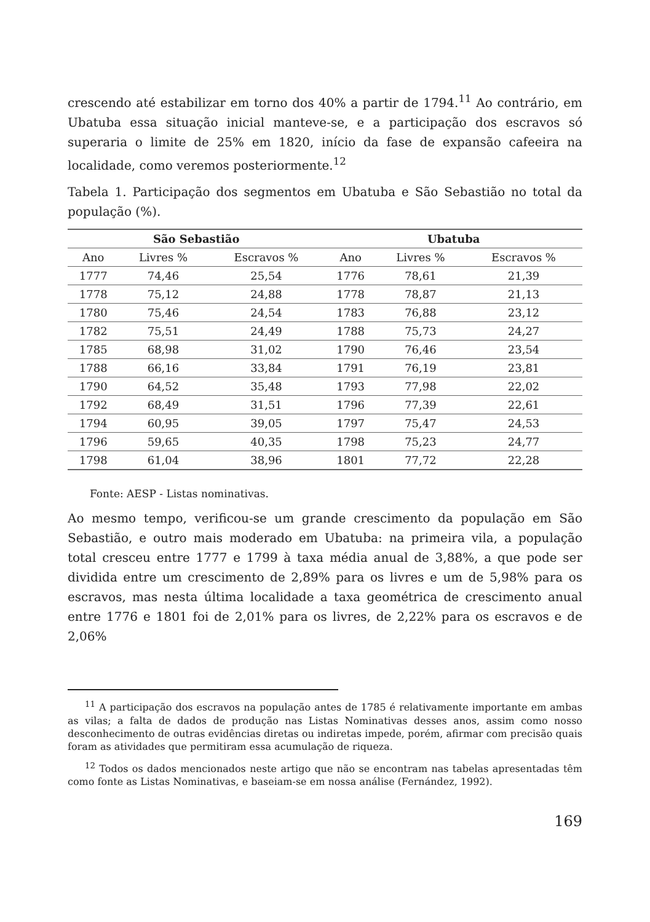crescendo até estabilizar em torno dos 40% a partir de 1794.<sup>11</sup> Ao contrário, em Ubatuba essa situação inicial manteve-se, e a participação dos escravos só superaria o limite de 25% em 1820, início da fase de expansão cafeeira na localidade, como veremos posteriormente.<sup>12</sup>
Tabela 1. Participação dos segmentos em Ubatuba e São Sebastião no total da população (%).
| São Sebastião | | | Ubatuba | | |
| --- | --- | --- | --- | --- | --- |
| Ano | Livres % | Escravos % | Ano | Livres % | Escravos % |
| 1777 | 74,46 | 25,54 | 1776 | 78,61 | 21,39 |
| 1778 | 75,12 | 24,88 | 1778 | 78,87 | 21,13 |
| 1780 | 75,46 | 24,54 | 1783 | 76,88 | 23,12 |
| 1782 | 75,51 | 24,49 | 1788 | 75,73 | 24,27 |
| 1785 | 68,98 | 31,02 | 1790 | 76,46 | 23,54 |
| 1788 | 66,16 | 33,84 | 1791 | 76,19 | 23,81 |
| 1790 | 64,52 | 35,48 | 1793 | 77,98 | 22,02 |
| 1792 | 68,49 | 31,51 | 1796 | 77,39 | 22,61 |
| 1794 | 60,95 | 39,05 | 1797 | 75,47 | 24,53 |
| 1796 | 59,65 | 40,35 | 1798 | 75,23 | 24,77 |
| 1798 | 61,04 | 38,96 | 1801 | 77,72 | 22,28 |
Fonte: AESP - Listas nominativas.
Ao mesmo tempo, verificou-se um grande crescimento da população em São Sebastião, e outro mais moderado em Ubatuba: na primeira vila, a população total cresceu entre 1777 e 1799 à taxa média anual de 3,88%, a que pode ser dividida entre um crescimento de 2,89% para os livres e um de 5,98% para os escravos, mas nesta última localidade a taxa geométrica de crescimento anual entre 1776 e 1801 foi de 2,01% para os livres, de 2,22% para os escravos e de 2,06%
<sup>11</sup> A participação dos escravos na população antes de 1785 é relativamente importante em ambas as vilas; a falta de dados de produção nas Listas Nominativas desses anos, assim como nosso desconhecimento de outras evidências diretas ou indiretas impede, porém, afirmar com precisão quais foram as atividades que permitiram essa acumulação de riqueza.
<sup>12</sup> Todos os dados mencionados neste artigo que não se encontram nas tabelas apresentadas têm como fonte as Listas Nominativas, e baseiam-se em nossa análise (Fernández, 1992).
169